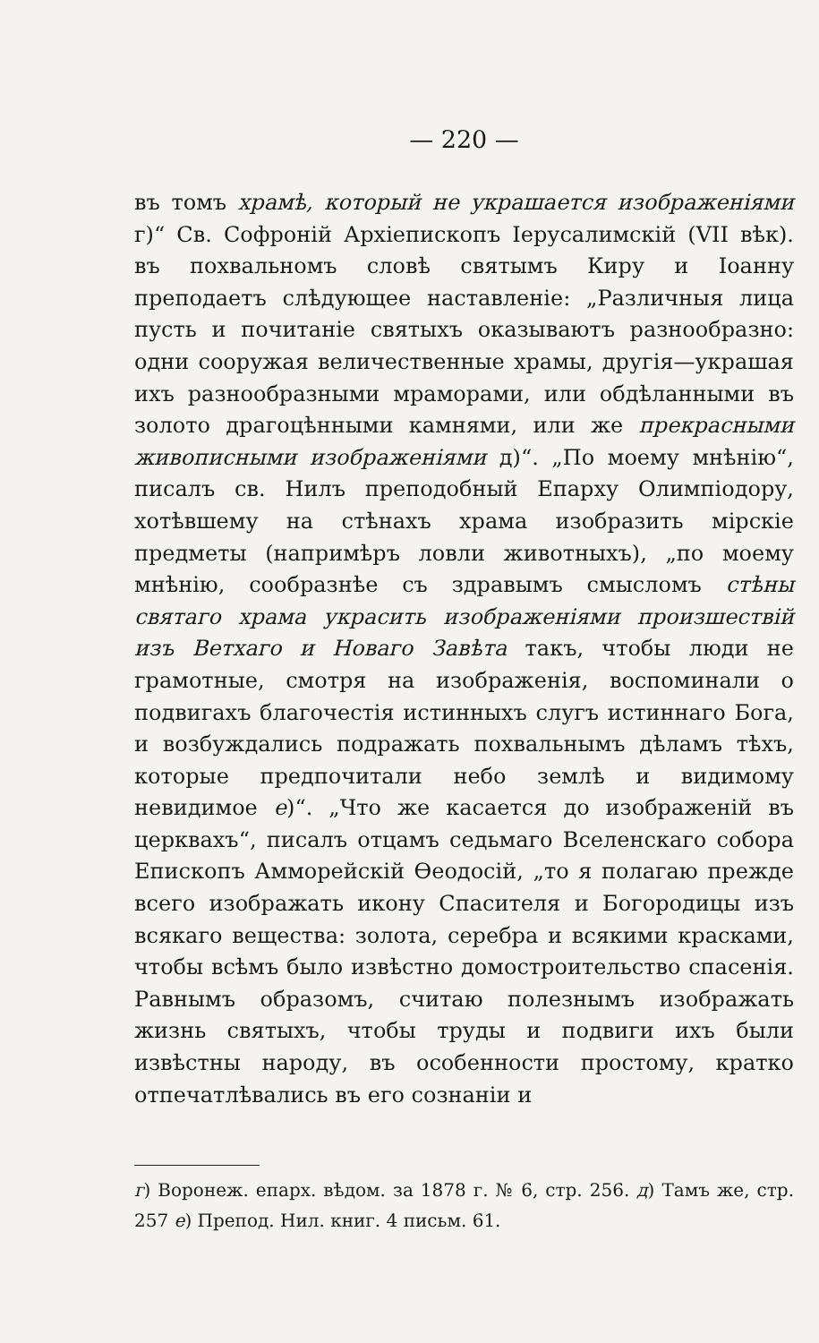— 220 —
въ томъ храмѣ, который не украшается изображеніями г)“ Св. Софроній Архіепископъ Іерусалимскій (VII вѣк). въ похвальномъ словѣ святымъ Киру и Іоанну преподаетъ слѣдующее наставленіе: „Различныя лица пусть и почитаніе святыхъ оказываютъ разнообразно: одни сооружая величественные храмы, другія—украшая ихъ разнообразными мраморами, или обдѣланными въ золото драгоцѣнными камнями, или же прекрасными живописными изображеніями д)“. „По моему мнѣнію“, писалъ св. Нилъ преподобный Епарху Олимпіодору, хотѣвшему на стѣнахъ храма изобразить мірскіе предметы (напримѣръ ловли животныхъ), „по моему мнѣнію, сообразнѣе съ здравымъ смысломъ стѣны святаго храма украсить изображеніями произшествій изъ Ветхаго и Новаго Завѣта такъ, чтобы люди не грамотные, смотря на изображенія, воспоминали о подвигахъ благочестія истинныхъ слугъ истиннаго Бога, и возбуждались подражать похвальнымъ дѣламъ тѣхъ, которые предпочитали небо землѣ и видимому невидимое е)“. „Что же касается до изображеній въ церквахъ“, писалъ отцамъ седьмаго Вселенскаго собора Епископъ Амморейскій Өеодосій, „то я полагаю прежде всего изображать икону Спасителя и Богородицы изъ всякаго вещества: золота, серебра и всякими красками, чтобы всѣмъ было извѣстно домостроительство спасенія. Равнымъ образомъ, считаю полезнымъ изображать жизнь святыхъ, чтобы труды и подвиги ихъ были извѣстны народу, въ особенности простому, кратко отпечатлѣвались въ его сознаніи и
г) Воронеж. епарх. вѣдом. за 1878 г. № 6, стр. 256. д) Тамъ же, стр. 257 е) Препод. Нил. книг. 4 письм. 61.